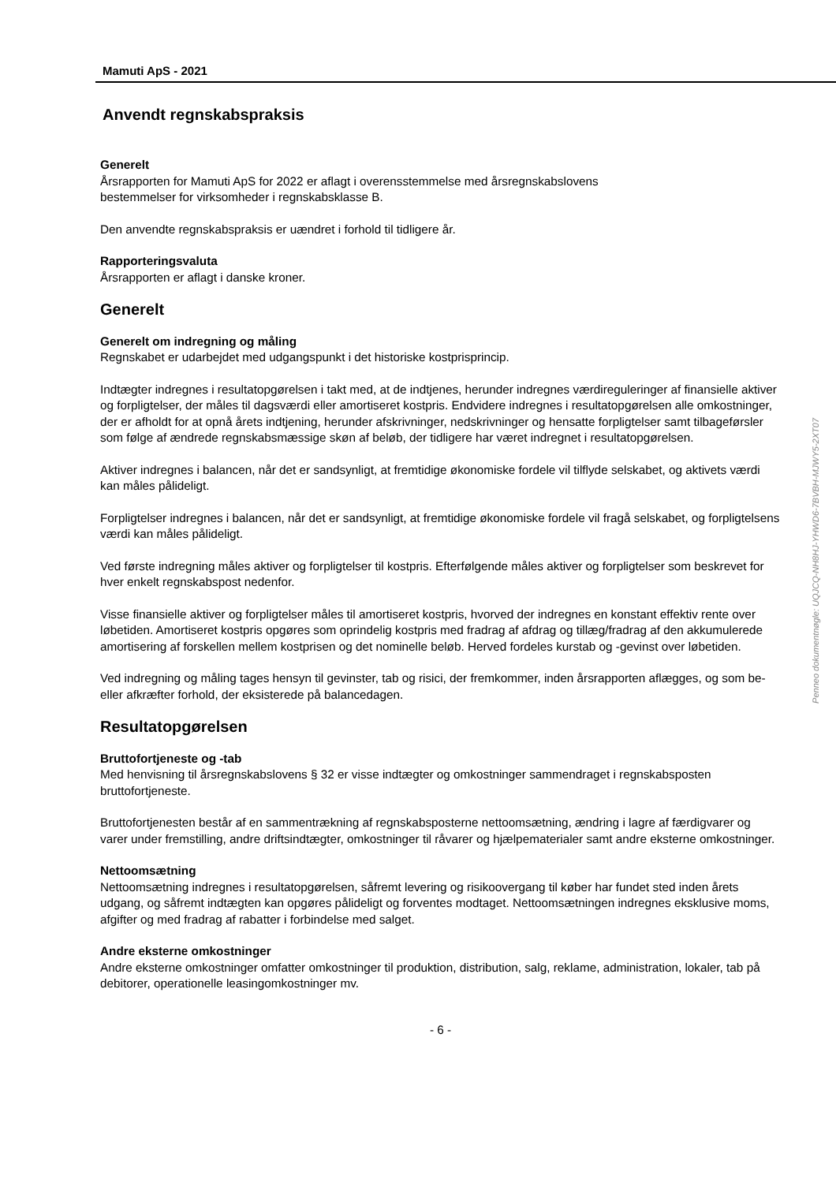Mamuti ApS - 2021
Anvendt regnskabspraksis
Generelt
Årsrapporten for Mamuti ApS for 2022 er aflagt i overensstemmelse med årsregnskabslovens
bestemmelser for virksomheder i regnskabsklasse B.
Den anvendte regnskabspraksis er uændret i forhold til tidligere år.
Rapporteringsvaluta
Årsrapporten er aflagt i danske kroner.
Generelt
Generelt om indregning og måling
Regnskabet er udarbejdet med udgangspunkt i det historiske kostprisprincip.
Indtægter indregnes i resultatopgørelsen i takt med, at de indtjenes, herunder indregnes værdireguleringer af finansielle aktiver og forpligtelser, der måles til dagsværdi eller amortiseret kostpris. Endvidere indregnes i resultatopgørelsen alle omkostninger, der er afholdt for at opnå årets indtjening, herunder afskrivninger, nedskrivninger og hensatte forpligtelser samt tilbageførsler som følge af ændrede regnskabsmæssige skøn af beløb, der tidligere har været indregnet i resultatopgørelsen.
Aktiver indregnes i balancen, når det er sandsynligt, at fremtidige økonomiske fordele vil tilflyde selskabet, og aktivets værdi kan måles pålideligt.
Forpligtelser indregnes i balancen, når det er sandsynligt, at fremtidige økonomiske fordele vil fragå selskabet, og forpligtelsens værdi kan måles pålideligt.
Ved første indregning måles aktiver og forpligtelser til kostpris. Efterfølgende måles aktiver og forpligtelser som beskrevet for hver enkelt regnskabspost nedenfor.
Visse finansielle aktiver og forpligtelser måles til amortiseret kostpris, hvorved der indregnes en konstant effektiv rente over løbetiden. Amortiseret kostpris opgøres som oprindelig kostpris med fradrag af afdrag og tillæg/fradrag af den akkumulerede amortisering af forskellen mellem kostprisen og det nominelle beløb. Herved fordeles kurstab og -gevinst over løbetiden.
Ved indregning og måling tages hensyn til gevinster, tab og risici, der fremkommer, inden årsrapporten aflægges, og som be- eller afkræfter forhold, der eksisterede på balancedagen.
Resultatopgørelsen
Bruttofortjeneste og -tab
Med henvisning til årsregnskabslovens § 32 er visse indtægter og omkostninger sammendraget i regnskabsposten bruttofortjeneste.
Bruttofortjenesten består af en sammentrækning af regnskabsposterne nettoomsætning, ændring i lagre af færdigvarer og varer under fremstilling, andre driftsindtægter, omkostninger til råvarer og hjælpematerialer samt andre eksterne omkostninger.
Nettoomsætning
Nettoomsætning indregnes i resultatopgørelsen, såfremt levering og risikoovergang til køber har fundet sted inden årets udgang, og såfremt indtægten kan opgøres pålideligt og forventes modtaget. Nettoomsætningen indregnes eksklusive moms, afgifter og med fradrag af rabatter i forbindelse med salget.
Andre eksterne omkostninger
Andre eksterne omkostninger omfatter omkostninger til produktion, distribution, salg, reklame, administration, lokaler, tab på debitorer, operationelle leasingomkostninger mv.
- 6 -
Penneo dokumentnøgle: UQJCQ-NH8HJ-YHWD6-7BVBH-MJWY5-2XT07